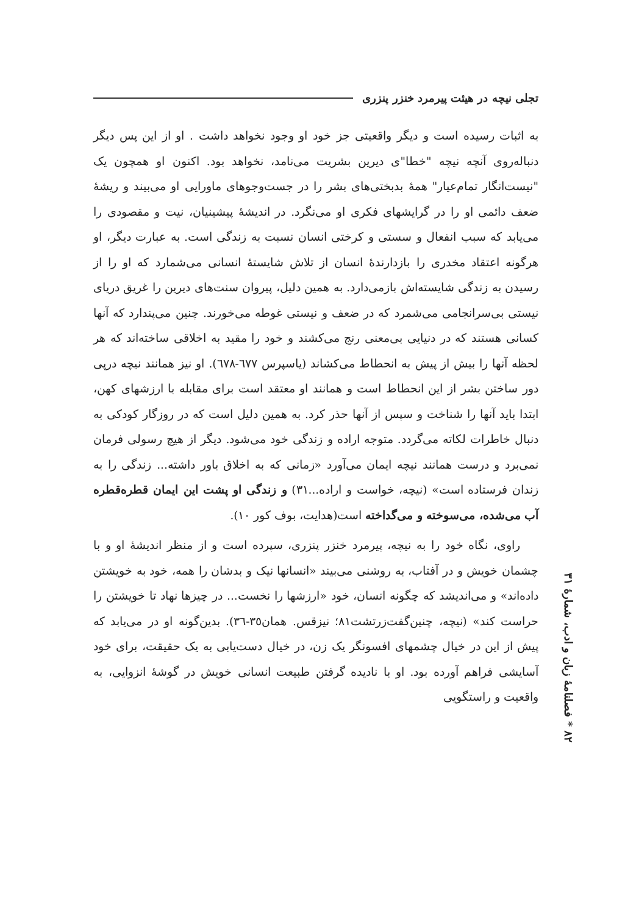تجلی نیچه در هیئت پیرمرد خنزر پنزری
به اثبات رسیده است و دیگر واقعیتی جز خود او وجود نخواهد داشت . او از این پس دیگر دنباله‌روی آنچه نیچه "خطا"ی دیرین بشریت می‌نامد، نخواهد بود. اکنون او همچون یک "نیست‌انگار تمام‌عیار" همهٔ بدبختی‌های بشر را در جست‌وجوهای ماورایی او می‌بیند و ریشهٔ ضعف دائمی او را در گرایشهای فکری او می‌نگرد. در اندیشهٔ پیشینیان، نیت و مقصودی را می‌یابد که سبب انفعال و سستی و کرختی انسان نسبت به زندگی است. به عبارت دیگر، او هرگونه اعتقاد مخدری را بازدارندهٔ انسان از تلاش شایستهٔ انسانی می‌شمارد که او را از رسیدن به زندگی شایسته‌اش بازمی‌دارد. به همین دلیل، پیروان سنت‌های دیرین را غریق دریای نیستی بی‌سرانجامی می‌شمرد که در ضعف و نیستی غوطه می‌خورند. چنین می‌پندارد که آنها کسانی هستند که در دنیایی بی‌معنی رنج می‌کشند و خود را مقید به اخلاقی ساخته‌اند که هر لحظه آنها را بیش از پیش به انحطاط می‌کشاند (یاسپرس ٦٧٧-٦٧٨). او نیز همانند نیچه درپی دور ساختن بشر از این انحطاط است و همانند او معتقد است برای مقابله با ارزشهای کهن، ابتدا باید آنها را شناخت و سپس از آنها حذر کرد. به همین دلیل است که در روزگار کودکی به دنبال خاطرات لکاته می‌گردد. متوجه اراده و زندگی خود می‌شود. دیگر از هیچ رسولی فرمان نمی‌برد و درست همانند نیچه ایمان می‌آورد «زمانی که به اخلاق باور داشته... زندگی را به زندان فرستاده است» (نیچه، خواست و اراده...٣١) و زندگی او پشت این ایمان قطره‌قطره آب می‌شده، می‌سوخته و می‌گداخته است(هدایت، بوف کور ١٠).
راوی، نگاه خود را به نیچه، پیرمرد خنزر پنزری، سپرده است و از منظر اندیشهٔ او و با چشمان خویش و در آفتاب، به روشنی می‌بیند «انسانها نیک و بدشان را همه، خود به خویشتن داده‌اند» و می‌اندیشد که چگونه انسان، خود «ارزشها را نخست... در چیزها نهاد تا خویشتن را حراست کند» (نیچه، چنین‌گفت‌زرتشت٨١؛ نیزقس. همان٣٥-٣٦). بدین‌گونه او در می‌یابد که پیش از این در خیال چشمهای افسونگر یک زن، در خیال دست‌یابی به یک حقیقت، برای خود آسایشی فراهم آورده بود. او با نادیده گرفتن طبیعت انسانی خویش در گوشهٔ انزوایی، به واقعیت و راستگویی
٨٢ * فصلنامهٔ زبان و ادب، شمارهٔ ٣١